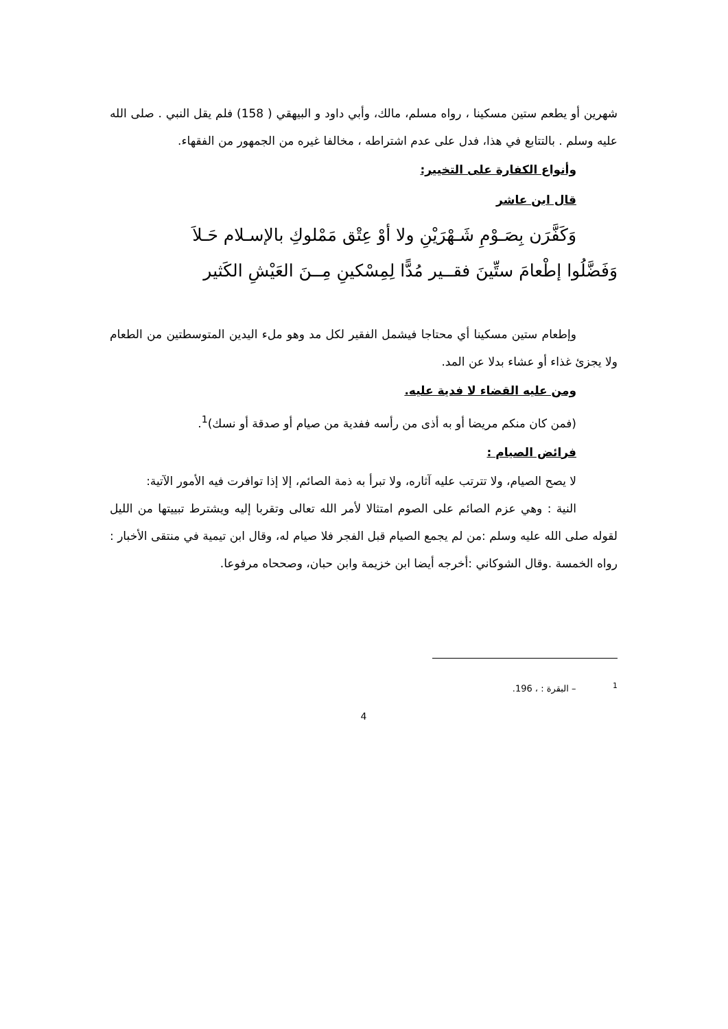شهرين أو يطعم ستين مسكينا ، رواه مسلم، مالك، وأبي داود و البيهقي ( 158) فلم يقل النبي . صلى الله عليه وسلم . بالتتابع في هذا، فدل على عدم اشتراطه ، مخالفا غيره من الجمهور من الفقهاء.
وأنواع الكفارة على التخيير:
قال ابن عاشر
وَكَفَّرَن بِصَـوْمِ شَـهْرَيْنِ ولا أوْ عِتْق مَمْلوكِ بالإسـلام حَـلاَ
وَفَضَّلُوا إطْعامَ ستِّينَ فقــير مُدًّا لِمِسْكينِ مِــنَ العَيْشِ الكَثير
وإطعام ستين مسكينا أي محتاجا فيشمل الفقير لكل مد وهو ملء اليدين المتوسطتين من الطعام ولا يجزئ غذاء أو عشاء بدلا عن المد.
ومن عليه القضاء لا فدية عليه.
(فمن كان منكم مريضا أو به أذى من رأسه ففدية من صيام أو صدقة أو نسك)<sup>1</sup>.
فرائض الصيام :
لا يصح الصيام، ولا تترتب عليه آثاره، ولا تبرأ به ذمة الصائم، إلا إذا توافرت فيه الأمور الآتية:
النية : وهي عزم الصائم على الصوم امتثالا لأمر الله تعالى وتقربا إليه ويشترط تبييتها من الليل لقوله صلى الله عليه وسلم :من لم يجمع الصيام قبل الفجر فلا صيام له، وقال ابن تيمية في منتقى الأخبار : رواه الخمسة .وقال الشوكاني :أخرجه أيضا ابن خزيمة وابن حبان، وصححاه مرفوعا.
<sup>1</sup> – البقرة : ، 196.
4